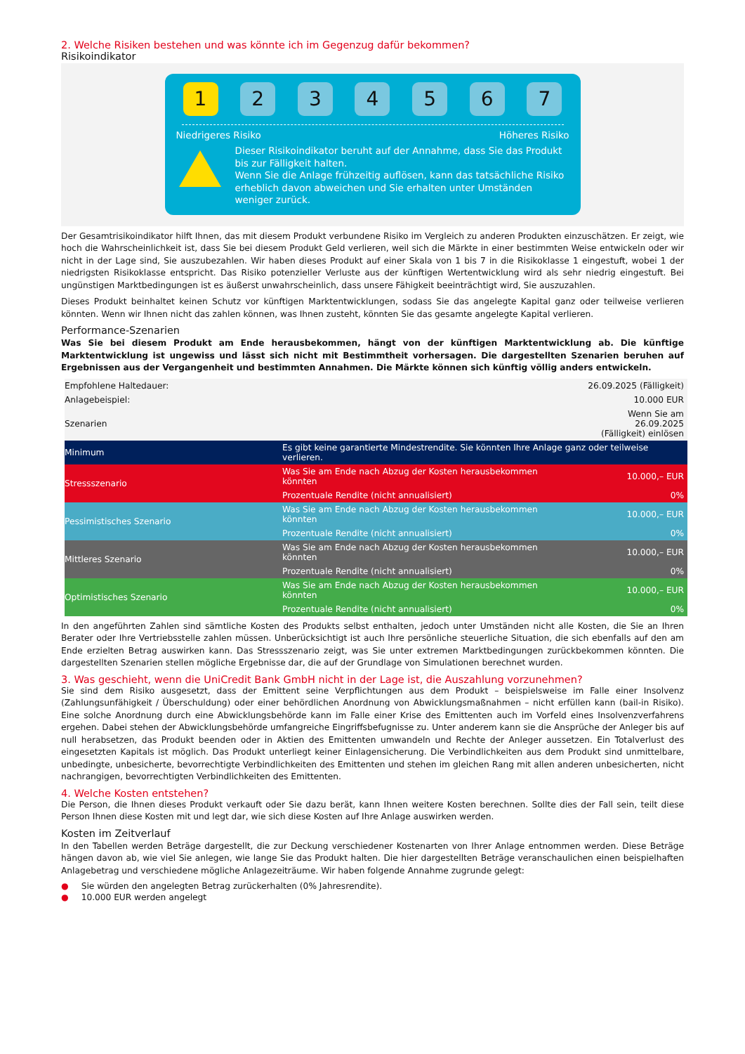2. Welche Risiken bestehen und was könnte ich im Gegenzug dafür bekommen?
Risikoindikator
1 2 3 4 5 6 7
Niedrigeres Risiko Höheres Risiko
Dieser Risikoindikator beruht auf der Annahme, dass Sie das Produkt bis zur Fälligkeit halten.
Wenn Sie die Anlage frühzeitig auflösen, kann das tatsächliche Risiko erheblich davon abweichen und Sie erhalten unter Umständen weniger zurück.
Der Gesamtrisikoindikator hilft Ihnen, das mit diesem Produkt verbundene Risiko im Vergleich zu anderen Produkten einzuschätzen. Er zeigt, wie hoch die Wahrscheinlichkeit ist, dass Sie bei diesem Produkt Geld verlieren, weil sich die Märkte in einer bestimmten Weise entwickeln oder wir nicht in der Lage sind, Sie auszubezahlen. Wir haben dieses Produkt auf einer Skala von 1 bis 7 in die Risikoklasse 1 eingestuft, wobei 1 der niedrigsten Risikoklasse entspricht. Das Risiko potenzieller Verluste aus der künftigen Wertentwicklung wird als sehr niedrig eingestuft. Bei ungünstigen Marktbedingungen ist es äußerst unwahrscheinlich, dass unsere Fähigkeit beeinträchtigt wird, Sie auszuzahlen.
Dieses Produkt beinhaltet keinen Schutz vor künftigen Marktentwicklungen, sodass Sie das angelegte Kapital ganz oder teilweise verlieren könnten. Wenn wir Ihnen nicht das zahlen können, was Ihnen zusteht, könnten Sie das gesamte angelegte Kapital verlieren.
Performance-Szenarien
Was Sie bei diesem Produkt am Ende herausbekommen, hängt von der künftigen Marktentwicklung ab. Die künftige Marktentwicklung ist ungewiss und lässt sich nicht mit Bestimmtheit vorhersagen. Die dargestellten Szenarien beruhen auf Ergebnissen aus der Vergangenheit und bestimmten Annahmen. Die Märkte können sich künftig völlig anders entwickeln.
| Empfohlene Haltedauer: | | 26.09.2025 (Fälligkeit) |
| Anlagebeispiel: | | 10.000 EUR |
| Szenarien | | Wenn Sie am 26.09.2025 (Fälligkeit) einlösen |
| Minimum | Es gibt keine garantierte Mindestrendite. Sie könnten Ihre Anlage ganz oder teilweise verlieren. | |
| Stressszenario | Was Sie am Ende nach Abzug der Kosten herausbekommen könnten | 10.000,– EUR |
| | Prozentuale Rendite (nicht annualisiert) | 0% |
| Pessimistisches Szenario | Was Sie am Ende nach Abzug der Kosten herausbekommen könnten | 10.000,– EUR |
| | Prozentuale Rendite (nicht annualisiert) | 0% |
| Mittleres Szenario | Was Sie am Ende nach Abzug der Kosten herausbekommen könnten | 10.000,– EUR |
| | Prozentuale Rendite (nicht annualisiert) | 0% |
| Optimistisches Szenario | Was Sie am Ende nach Abzug der Kosten herausbekommen könnten | 10.000,– EUR |
| | Prozentuale Rendite (nicht annualisiert) | 0% |
In den angeführten Zahlen sind sämtliche Kosten des Produkts selbst enthalten, jedoch unter Umständen nicht alle Kosten, die Sie an Ihren Berater oder Ihre Vertriebsstelle zahlen müssen. Unberücksichtigt ist auch Ihre persönliche steuerliche Situation, die sich ebenfalls auf den am Ende erzielten Betrag auswirken kann. Das Stressszenario zeigt, was Sie unter extremen Marktbedingungen zurückbekommen könnten. Die dargestellten Szenarien stellen mögliche Ergebnisse dar, die auf der Grundlage von Simulationen berechnet wurden.
3. Was geschieht, wenn die UniCredit Bank GmbH nicht in der Lage ist, die Auszahlung vorzunehmen?
Sie sind dem Risiko ausgesetzt, dass der Emittent seine Verpflichtungen aus dem Produkt – beispielsweise im Falle einer Insolvenz (Zahlungsunfähigkeit / Überschuldung) oder einer behördlichen Anordnung von Abwicklungsmaßnahmen – nicht erfüllen kann (bail-in Risiko). Eine solche Anordnung durch eine Abwicklungsbehörde kann im Falle einer Krise des Emittenten auch im Vorfeld eines Insolvenzverfahrens ergehen. Dabei stehen der Abwicklungsbehörde umfangreiche Eingriffsbefugnisse zu. Unter anderem kann sie die Ansprüche der Anleger bis auf null herabsetzen, das Produkt beenden oder in Aktien des Emittenten umwandeln und Rechte der Anleger aussetzen. Ein Totalverlust des eingesetzten Kapitals ist möglich. Das Produkt unterliegt keiner Einlagensicherung. Die Verbindlichkeiten aus dem Produkt sind unmittelbare, unbedingte, unbesicherte, bevorrechtigte Verbindlichkeiten des Emittenten und stehen im gleichen Rang mit allen anderen unbesicherten, nicht nachrangigen, bevorrechtigten Verbindlichkeiten des Emittenten.
4. Welche Kosten entstehen?
Die Person, die Ihnen dieses Produkt verkauft oder Sie dazu berät, kann Ihnen weitere Kosten berechnen. Sollte dies der Fall sein, teilt diese Person Ihnen diese Kosten mit und legt dar, wie sich diese Kosten auf Ihre Anlage auswirken werden.
Kosten im Zeitverlauf
In den Tabellen werden Beträge dargestellt, die zur Deckung verschiedener Kostenarten von Ihrer Anlage entnommen werden. Diese Beträge hängen davon ab, wie viel Sie anlegen, wie lange Sie das Produkt halten. Die hier dargestellten Beträge veranschaulichen einen beispielhaften Anlagebetrag und verschiedene mögliche Anlagezeiträume. Wir haben folgende Annahme zugrunde gelegt:
● Sie würden den angelegten Betrag zurückerhalten (0% Jahresrendite).
● 10.000 EUR werden angelegt